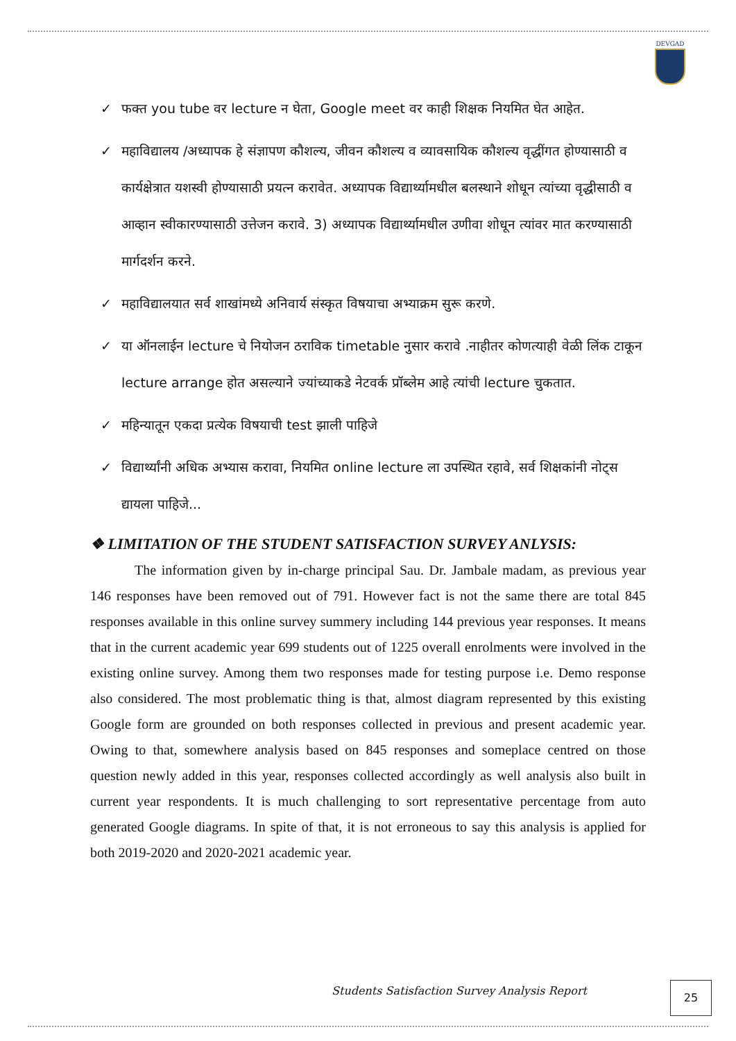DEVGAD
✓ फक्त you tube वर lecture न घेता, Google meet वर काही शिक्षक नियमित घेत आहेत.
✓ महाविद्यालय /अध्यापक हे संज्ञापण कौशल्य, जीवन कौशल्य व व्यावसायिक कौशल्य वृद्धींगत होण्यासाठी व कार्यक्षेत्रात यशस्वी होण्यासाठी प्रयत्न करावेत. अध्यापक विद्यार्थ्यामधील बलस्थाने शोधून त्यांच्या वृद्धीसाठी व आव्हान स्वीकारण्यासाठी उत्तेजन करावे. 3) अध्यापक विद्यार्थ्यामधील उणीवा शोधून त्यांवर मात करण्यासाठी मार्गदर्शन करने.
✓ महाविद्यालयात सर्व शाखांमध्ये अनिवार्य संस्कृत विषयाचा अभ्याक्रम सुरू करणे.
✓ या ऑनलाईन lecture चे नियोजन ठराविक timetable नुसार करावे .नाहीतर कोणत्याही वेळी लिंक टाकून lecture arrange होत असल्याने ज्यांच्याकडे नेटवर्क प्रॉब्लेम आहे त्यांची lecture चुकतात.
✓ महिन्यातून एकदा प्रत्येक विषयाची test झाली पाहिजे
✓ विद्यार्थ्यांनी अधिक अभ्यास करावा, नियमित online lecture ला उपस्थित रहावे, सर्व शिक्षकांनी नोट्स द्यायला पाहिजे...
❖ LIMITATION OF THE STUDENT SATISFACTION SURVEY ANLYSIS:
The information given by in-charge principal Sau. Dr. Jambale madam, as previous year 146 responses have been removed out of 791. However fact is not the same there are total 845 responses available in this online survey summery including 144 previous year responses. It means that in the current academic year 699 students out of 1225 overall enrolments were involved in the existing online survey. Among them two responses made for testing purpose i.e. Demo response also considered. The most problematic thing is that, almost diagram represented by this existing Google form are grounded on both responses collected in previous and present academic year. Owing to that, somewhere analysis based on 845 responses and someplace centred on those question newly added in this year, responses collected accordingly as well analysis also built in current year respondents. It is much challenging to sort representative percentage from auto generated Google diagrams. In spite of that, it is not erroneous to say this analysis is applied for both 2019-2020 and 2020-2021 academic year.
Students Satisfaction Survey Analysis Report
25